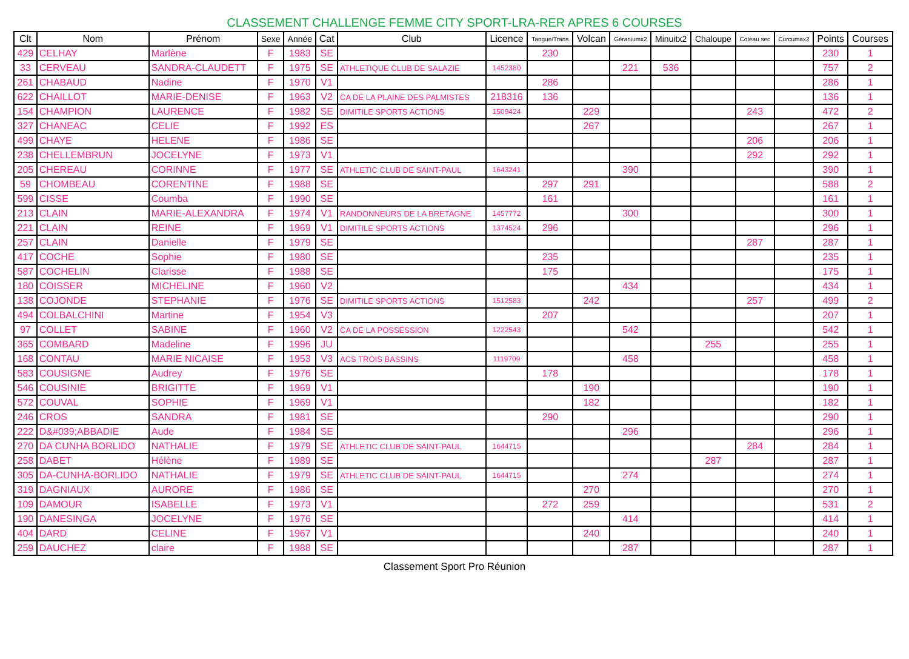CLASSEMENT CHALLENGE FEMME CITY SPORT-LRA-RER APRES 6 COURSES
| Clt | Nom | Prénom | Sexe | Année | Cat | Club | Licence | Tangue/Trans | Volcan | Géraniumx2 | Minuitx2 | Chaloupe | Coteau sec | Curcumax2 | Points | Courses |
| --- | --- | --- | --- | --- | --- | --- | --- | --- | --- | --- | --- | --- | --- | --- | --- | --- |
| 429 | CELHAY | Marlène | F | 1983 | SE | | | 230 | | | | | | | 230 | 1 |
| 33 | CERVEAU | SANDRA-CLAUDETT | F | 1975 | SE | ATHLETIQUE CLUB DE SALAZIE | 1452380 | | | 221 | 536 | | | | 757 | 2 |
| 261 | CHABAUD | Nadine | F | 1970 | V1 | | | 286 | | | | | | | 286 | 1 |
| 622 | CHAILLOT | MARIE-DENISE | F | 1963 | V2 | CA DE LA PLAINE DES PALMISTES | 218316 | 136 | | | | | | | 136 | 1 |
| 154 | CHAMPION | LAURENCE | F | 1982 | SE | DIMITILE SPORTS ACTIONS | 1509424 | | 229 | | | | 243 | | 472 | 2 |
| 327 | CHANEAC | CELIE | F | 1992 | ES | | | | 267 | | | | | | 267 | 1 |
| 499 | CHAYE | HELENE | F | 1986 | SE | | | | | | | | 206 | | 206 | 1 |
| 238 | CHELLEMBRUN | JOCELYNE | F | 1973 | V1 | | | | | | | | 292 | | 292 | 1 |
| 205 | CHEREAU | CORINNE | F | 1977 | SE | ATHLETIC CLUB DE SAINT-PAUL | 1643241 | | | 390 | | | | | 390 | 1 |
| 59 | CHOMBEAU | CORENTINE | F | 1988 | SE | | | 297 | 291 | | | | | | 588 | 2 |
| 599 | CISSE | Coumba | F | 1990 | SE | | | 161 | | | | | | | 161 | 1 |
| 213 | CLAIN | MARIE-ALEXANDRA | F | 1974 | V1 | RANDONNEURS DE LA BRETAGNE | 1457772 | | | 300 | | | | | 300 | 1 |
| 221 | CLAIN | REINE | F | 1969 | V1 | DIMITILE SPORTS ACTIONS | 1374524 | 296 | | | | | | | 296 | 1 |
| 257 | CLAIN | Danielle | F | 1979 | SE | | | | | | | | 287 | | 287 | 1 |
| 417 | COCHE | Sophie | F | 1980 | SE | | | 235 | | | | | | | 235 | 1 |
| 587 | COCHELIN | Clarisse | F | 1988 | SE | | | 175 | | | | | | | 175 | 1 |
| 180 | COISSER | MICHELINE | F | 1960 | V2 | | | | | 434 | | | | | 434 | 1 |
| 138 | COJONDE | STEPHANIE | F | 1976 | SE | DIMITILE SPORTS ACTIONS | 1512583 | | 242 | | | | 257 | | 499 | 2 |
| 494 | COLBALCHINI | Martine | F | 1954 | V3 | | | 207 | | | | | | | 207 | 1 |
| 97 | COLLET | SABINE | F | 1960 | V2 | CA DE LA POSSESSION | 1222543 | | | 542 | | | | | 542 | 1 |
| 365 | COMBARD | Madeline | F | 1996 | JU | | | | | | | 255 | | | 255 | 1 |
| 168 | CONTAU | MARIE NICAISE | F | 1953 | V3 | ACS TROIS BASSINS | 1119709 | | | 458 | | | | | 458 | 1 |
| 583 | COUSIGNE | Audrey | F | 1976 | SE | | | 178 | | | | | | | 178 | 1 |
| 546 | COUSINIE | BRIGITTE | F | 1969 | V1 | | | | 190 | | | | | | 190 | 1 |
| 572 | COUVAL | SOPHIE | F | 1969 | V1 | | | | 182 | | | | | | 182 | 1 |
| 246 | CROS | SANDRA | F | 1981 | SE | | | 290 | | | | | | | 290 | 1 |
| 222 | D&#039;ABBADIE | Aude | F | 1984 | SE | | | | | 296 | | | | | 296 | 1 |
| 270 | DA CUNHA BORLIDO | NATHALIE | F | 1979 | SE | ATHLETIC CLUB DE SAINT-PAUL | 1644715 | | | | | | 284 | | 284 | 1 |
| 258 | DABET | Hélène | F | 1989 | SE | | | | | | | 287 | | | 287 | 1 |
| 305 | DA-CUNHA-BORLIDO | NATHALIE | F | 1979 | SE | ATHLETIC CLUB DE SAINT-PAUL | 1644715 | | | 274 | | | | | 274 | 1 |
| 319 | DAGNIAUX | AURORE | F | 1986 | SE | | | | 270 | | | | | | 270 | 1 |
| 109 | DAMOUR | ISABELLE | F | 1973 | V1 | | | 272 | 259 | | | | | | 531 | 2 |
| 190 | DANESINGA | JOCELYNE | F | 1976 | SE | | | | | 414 | | | | | 414 | 1 |
| 404 | DARD | CELINE | F | 1967 | V1 | | | | 240 | | | | | | 240 | 1 |
| 259 | DAUCHEZ | claire | F | 1988 | SE | | | | | 287 | | | | | 287 | 1 |
Classement Sport Pro Réunion